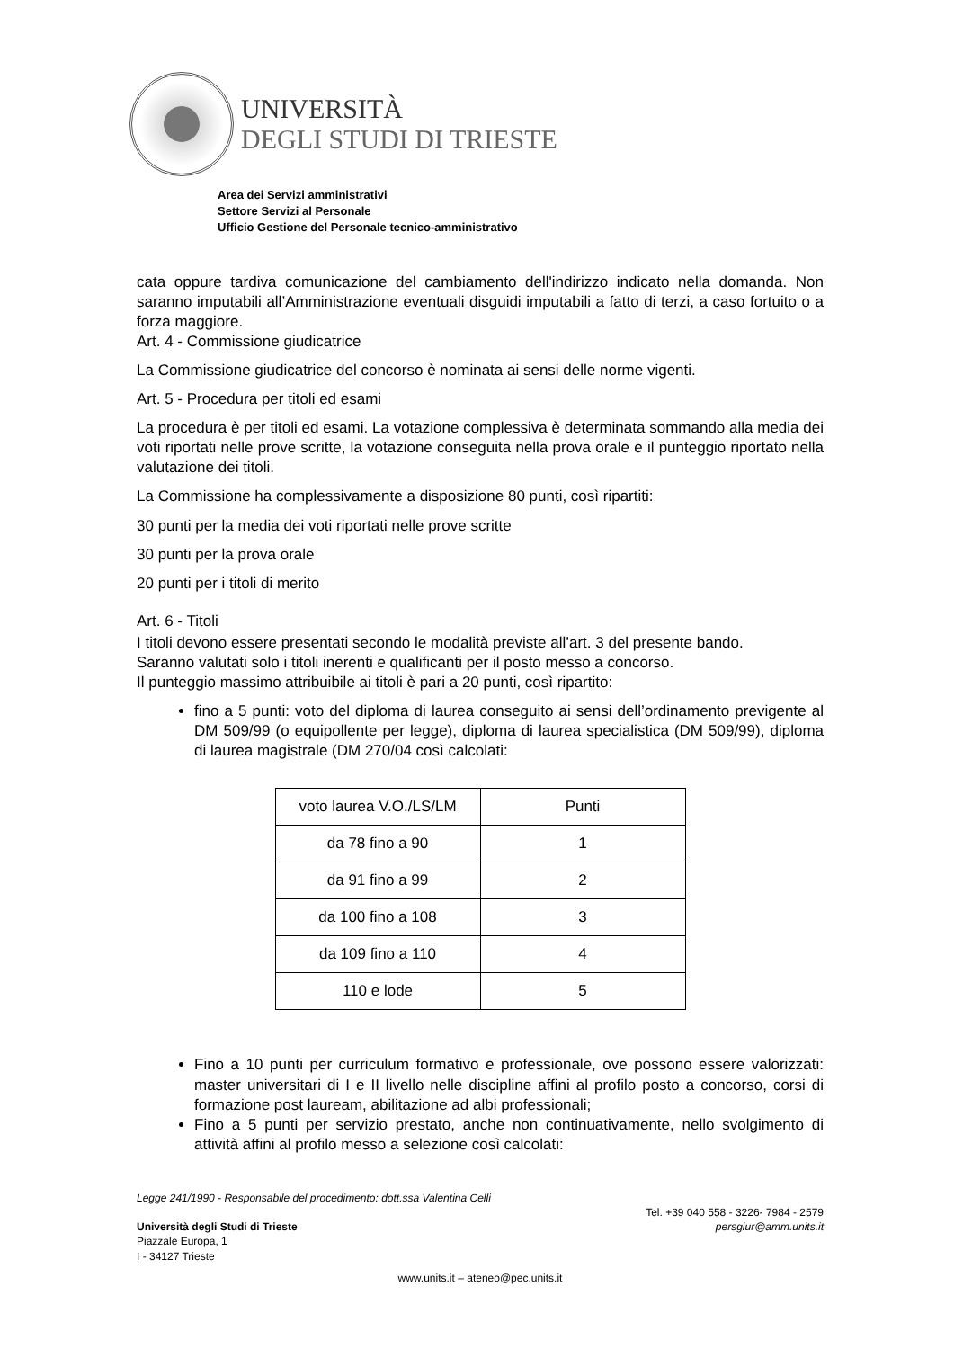UNIVERSITÀ
DEGLI STUDI DI TRIESTE
Area dei Servizi amministrativi
Settore Servizi al Personale
Ufficio Gestione del Personale tecnico-amministrativo
cata oppure tardiva comunicazione del cambiamento dell'indirizzo indicato nella domanda. Non saranno imputabili all’Amministrazione eventuali disguidi imputabili a fatto di terzi, a caso fortuito o a forza maggiore.
Art. 4 - Commissione giudicatrice
La Commissione giudicatrice del concorso è nominata ai sensi delle norme vigenti.
Art. 5 - Procedura per titoli ed esami
La procedura è per titoli ed esami. La votazione complessiva è determinata sommando alla media dei voti riportati nelle prove scritte, la votazione conseguita nella prova orale e il punteggio riportato nella valutazione dei titoli.
La Commissione ha complessivamente a disposizione 80 punti, così ripartiti:
30 punti per la media dei voti riportati nelle prove scritte
30 punti per la prova orale
20 punti per i titoli di merito
Art. 6 - Titoli
I titoli devono essere presentati secondo le modalità previste all’art. 3 del presente bando.
Saranno valutati solo i titoli inerenti e qualificanti per il posto messo a concorso.
Il punteggio massimo attribuibile ai titoli è pari a 20 punti, così ripartito:
fino a 5 punti: voto del diploma di laurea conseguito ai sensi dell’ordinamento previgente al DM 509/99 (o equipollente per legge), diploma di laurea specialistica (DM 509/99), diploma di laurea magistrale (DM 270/04 così calcolati:
| voto laurea V.O./LS/LM | Punti |
| da 78 fino a 90 | 1 |
| da 91 fino a 99 | 2 |
| da 100 fino a 108 | 3 |
| da 109 fino a 110 | 4 |
| 110 e lode | 5 |
Fino a 10 punti per curriculum formativo e professionale, ove possono essere valorizzati: master universitari di I e II livello nelle discipline affini al profilo posto a concorso, corsi di formazione post lauream, abilitazione ad albi professionali;
Fino a 5 punti per servizio prestato, anche non continuativamente, nello svolgimento di attività affini al profilo messo a selezione così calcolati:
Legge 241/1990 - Responsabile del procedimento: dott.ssa Valentina Celli
Tel. +39 040 558 - 3226- 7984 - 2579
Università degli Studi di Trieste persgiur@amm.units.it
Piazzale Europa, 1
I - 34127 Trieste
www.units.it – ateneo@pec.units.it